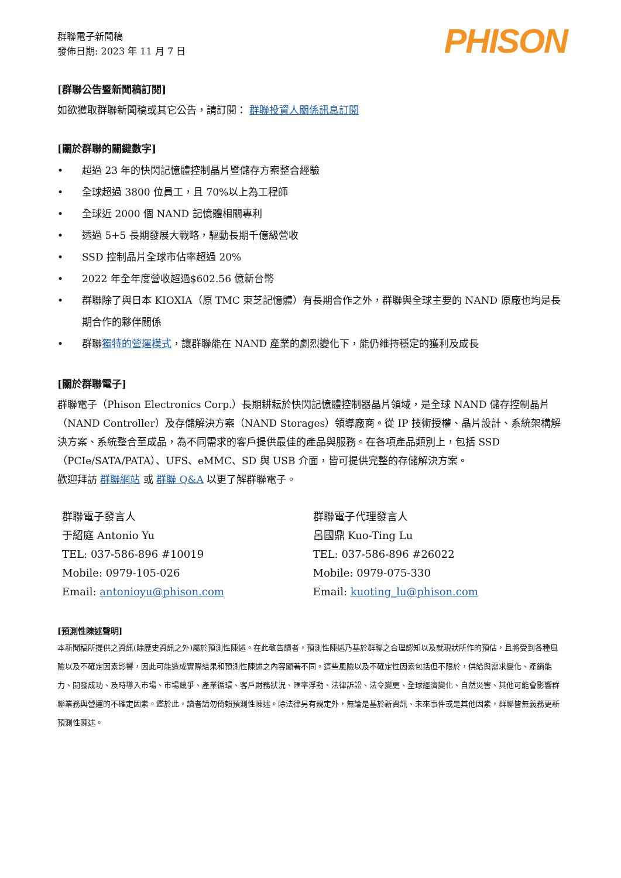群聯電子新聞稿
發佈日期: 2023 年 11 月 7 日
PHISON
[群聯公告暨新聞稿訂閱]
如欲獲取群聯新聞稿或其它公告，請訂閱： 群聯投資人關係訊息訂閱
[關於群聯的關鍵數字]
• 超過 23 年的快閃記憶體控制晶片暨儲存方案整合經驗
• 全球超過 3800 位員工，且 70%以上為工程師
• 全球近 2000 個 NAND 記憶體相關專利
• 透過 5+5 長期發展大戰略，驅動長期千億級營收
• SSD 控制晶片全球市佔率超過 20%
• 2022 年全年度營收超過$602.56 億新台幣
• 群聯除了與日本 KIOXIA（原 TMC 東芝記憶體）有長期合作之外，群聯與全球主要的 NAND 原廠也均是長期合作的夥伴關係
• 群聯獨特的營運模式，讓群聯能在 NAND 產業的劇烈變化下，能仍維持穩定的獲利及成長
[關於群聯電子]
群聯電子（Phison Electronics Corp.）長期耕耘於快閃記憶體控制器晶片領域，是全球 NAND 儲存控制晶片（NAND Controller）及存儲解決方案（NAND Storages）領導廠商。從 IP 技術授權、晶片設計、系統架構解決方案、系統整合至成品，為不同需求的客戶提供最佳的產品與服務。在各項產品類別上，包括 SSD（PCIe/SATA/PATA）、UFS、eMMC、SD 與 USB 介面，皆可提供完整的存儲解決方案。
歡迎拜訪 群聯網站 或 群聯 Q&A 以更了解群聯電子。
群聯電子發言人
于紹庭 Antonio Yu
TEL: 037-586-896 #10019
Mobile: 0979-105-026
Email: antonioyu@phison.com
群聯電子代理發言人
呂國鼎 Kuo-Ting Lu
TEL: 037-586-896 #26022
Mobile: 0979-075-330
Email: kuoting_lu@phison.com
[預測性陳述聲明]
本新聞稿所提供之資訊(除歷史資訊之外)屬於預測性陳述。在此敬告讀者，預測性陳述乃基於群聯之合理認知以及就現狀所作的預估，且將受到各種風險以及不確定因素影響，因此可能造成實際結果和預測性陳述之內容顯著不同。這些風險以及不確定性因素包括但不限於，供給與需求變化、產銷能力、開發成功、及時導入市場、市場競爭、產業循環、客戶財務狀況、匯率浮動、法律訴訟、法令變更、全球經濟變化、自然災害、其他可能會影響群聯業務與營運的不確定因素。鑑於此，讀者請勿倚賴預測性陳述。除法律另有規定外，無論是基於新資訊、未來事件或是其他因素，群聯皆無義務更新預測性陳述。